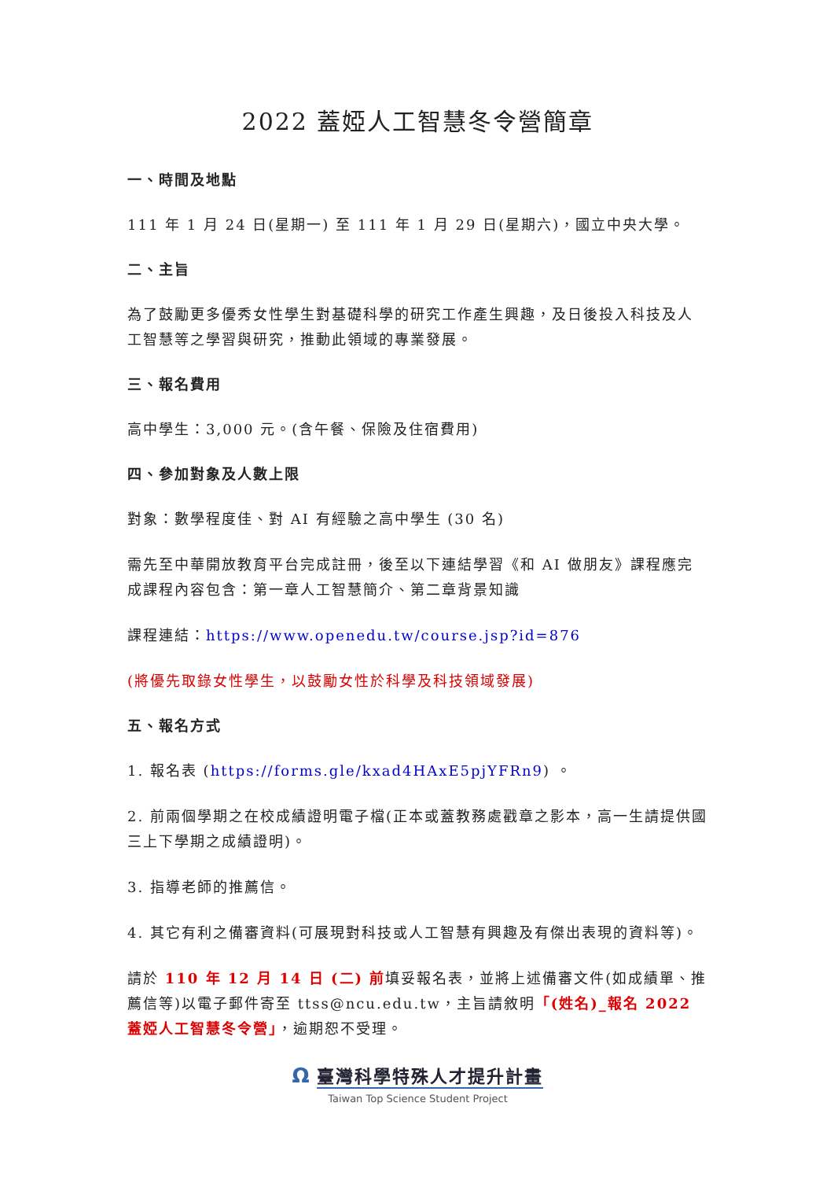2022 蓋婭人工智慧冬令營簡章
一、時間及地點
111 年 1 月 24 日(星期一) 至 111 年 1 月 29 日(星期六)，國立中央大學。
二、主旨
為了鼓勵更多優秀女性學生對基礎科學的研究工作產生興趣，及日後投入科技及人工智慧等之學習與研究，推動此領域的專業發展。
三、報名費用
高中學生：3,000 元。(含午餐、保險及住宿費用)
四、參加對象及人數上限
對象：數學程度佳、對 AI 有經驗之高中學生 (30 名)
需先至中華開放教育平台完成註冊，後至以下連結學習《和 AI 做朋友》課程應完成課程內容包含：第一章人工智慧簡介、第二章背景知識
課程連結：https://www.openedu.tw/course.jsp?id=876
(將優先取錄女性學生，以鼓勵女性於科學及科技領域發展)
五、報名方式
1. 報名表 (https://forms.gle/kxad4HAxE5pjYFRn9) 。
2. 前兩個學期之在校成績證明電子檔(正本或蓋教務處戳章之影本，高一生請提供國三上下學期之成績證明)。
3. 指導老師的推薦信。
4. 其它有利之備審資料(可展現對科技或人工智慧有興趣及有傑出表現的資料等)。
請於 110 年 12 月 14 日 (二) 前填妥報名表，並將上述備審文件(如成績單、推薦信等)以電子郵件寄至 ttss@ncu.edu.tw，主旨請敘明「(姓名)_報名 2022 蓋婭人工智慧冬令營」，逾期恕不受理。
Ω 臺灣科學特殊人才提升計畫
Taiwan Top Science Student Project